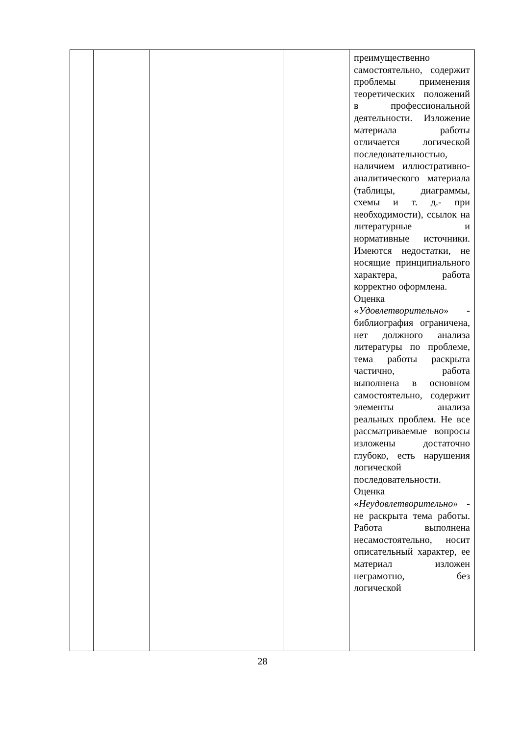| | | | | преимущественно самостоятельно, содержит проблемы применения теоретических положений в профессиональной деятельности. Изложение материала работы отличается логической последовательностью, наличием иллюстративно-аналитического материала (таблицы, диаграммы, схемы и т. д.- при необходимости), ссылок на литературные и нормативные источники. Имеются недостатки, не носящие принципиального характера, работа корректно оформлена. Оценка « Удовлетворительно » - библиография ограничена, нет должного анализа литературы по проблеме, тема работы раскрыта частично, работа выполнена в основном самостоятельно, содержит элементы анализа реальных проблем. Не все рассматриваемые вопросы изложены достаточно глубоко, есть нарушения логической последовательности. Оценка « Неудовлетворительно » - не раскрыта тема работы. Работа выполнена несамостоятельно, носит описательный характер, ее материал изложен неграмотно, без логической |
28